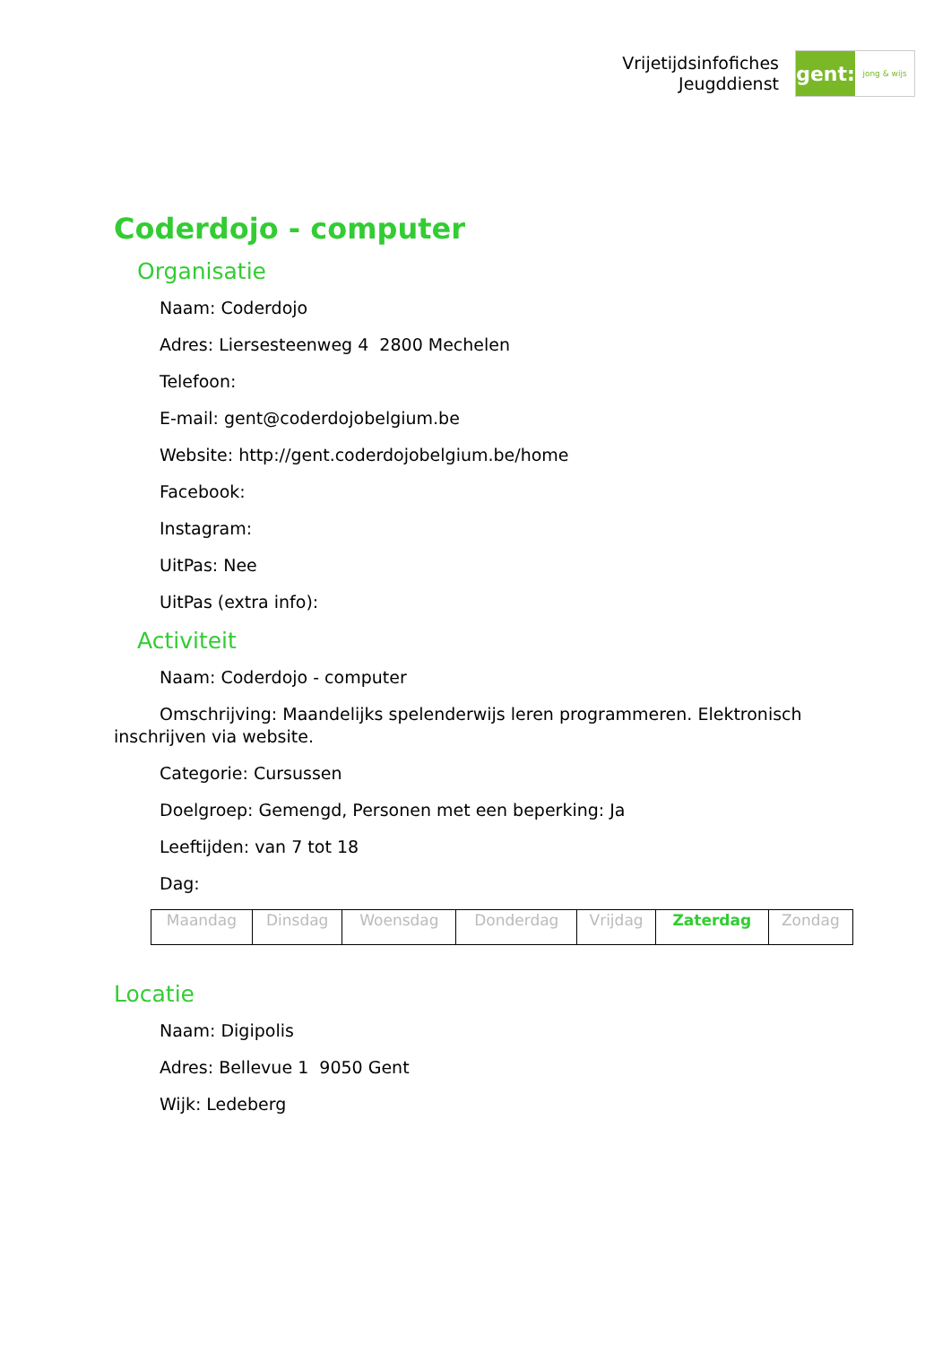Vrijetijdsinfofiches
Jeugddienst
gent:
jong & wijs
Coderdojo - computer
Organisatie
Naam: Coderdojo
Adres: Liersesteenweg 4 2800 Mechelen
Telefoon:
E-mail: gent@coderdojobelgium.be
Website: http://gent.coderdojobelgium.be/home
Facebook:
Instagram:
UitPas: Nee
UitPas (extra info):
Activiteit
Naam: Coderdojo - computer
Omschrijving: Maandelijks spelenderwijs leren programmeren. Elektronisch inschrijven via website.
Categorie: Cursussen
Doelgroep: Gemengd, Personen met een beperking: Ja
Leeftijden: van 7 tot 18
Dag:
| Maandag | Dinsdag | Woensdag | Donderdag | Vrijdag | Zaterdag | Zondag |
Locatie
Naam: Digipolis
Adres: Bellevue 1 9050 Gent
Wijk: Ledeberg